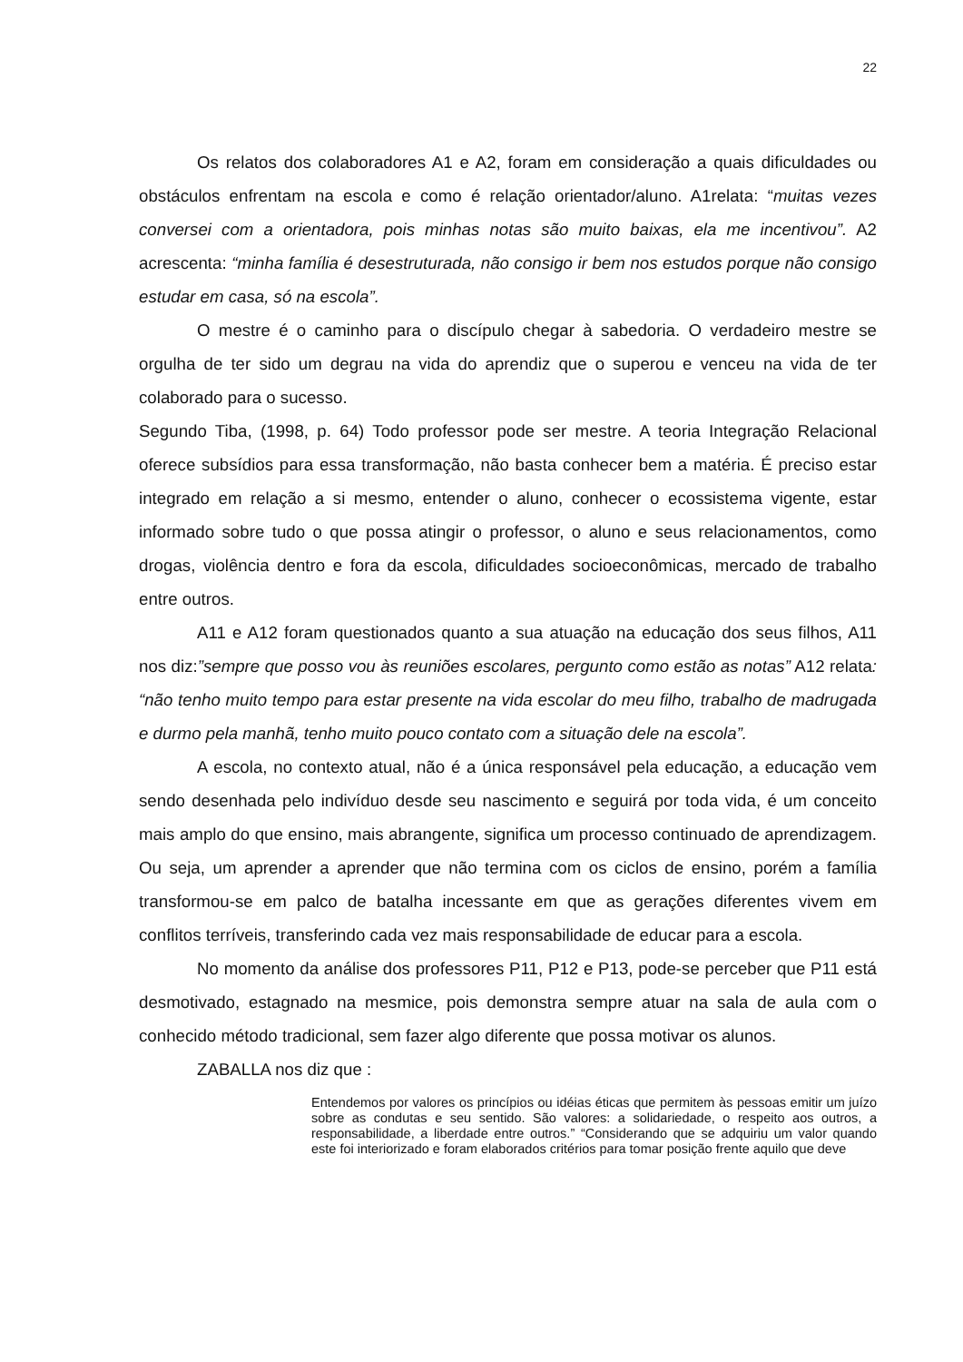22
Os relatos dos colaboradores A1 e A2, foram em consideração a quais dificuldades ou obstáculos enfrentam na escola e como é relação orientador/aluno. A1relata: “muitas vezes conversei com a orientadora, pois minhas notas são muito baixas, ela me incentivou”. A2 acrescenta: “minha família é desestruturada, não consigo ir bem nos estudos porque não consigo estudar em casa, só na escola”.
O mestre é o caminho para o discípulo chegar à sabedoria. O verdadeiro mestre se orgulha de ter sido um degrau na vida do aprendiz que o superou e venceu na vida de ter colaborado para o sucesso.
Segundo Tiba, (1998, p. 64) Todo professor pode ser mestre. A teoria Integração Relacional oferece subsídios para essa transformação, não basta conhecer bem a matéria. É preciso estar integrado em relação a si mesmo, entender o aluno, conhecer o ecossistema vigente, estar informado sobre tudo o que possa atingir o professor, o aluno e seus relacionamentos, como drogas, violência dentro e fora da escola, dificuldades socioeconômicas, mercado de trabalho entre outros.
A11 e A12 foram questionados quanto a sua atuação na educação dos seus filhos, A11 nos diz:”sempre que posso vou às reuniões escolares, pergunto como estão as notas” A12 relata: “não tenho muito tempo para estar presente na vida escolar do meu filho, trabalho de madrugada e durmo pela manhã, tenho muito pouco contato com a situação dele na escola”.
A escola, no contexto atual, não é a única responsável pela educação, a educação vem sendo desenhada pelo indivíduo desde seu nascimento e seguirá por toda vida, é um conceito mais amplo do que ensino, mais abrangente, significa um processo continuado de aprendizagem. Ou seja, um aprender a aprender que não termina com os ciclos de ensino, porém a família transformou-se em palco de batalha incessante em que as gerações diferentes vivem em conflitos terríveis, transferindo cada vez mais responsabilidade de educar para a escola.
No momento da análise dos professores P11, P12 e P13, pode-se perceber que P11 está desmotivado, estagnado na mesmice, pois demonstra sempre atuar na sala de aula com o conhecido método tradicional, sem fazer algo diferente que possa motivar os alunos.
ZABALLA nos diz que :
Entendemos por valores os princípios ou idéias éticas que permitem às pessoas emitir um juízo sobre as condutas e seu sentido. São valores: a solidariedade, o respeito aos outros, a responsabilidade, a liberdade entre outros.” “Considerando que se adquiriu um valor quando este foi interiorizado e foram elaborados critérios para tomar posição frente aquilo que deve